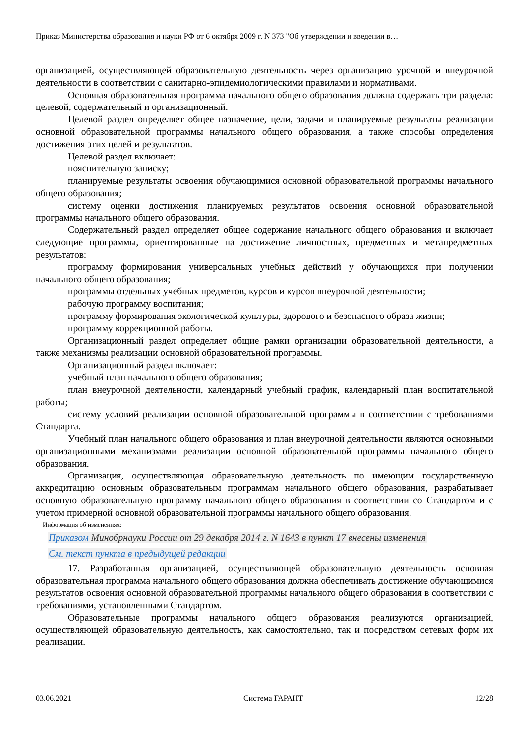Приказ Министерства образования и науки РФ от 6 октября 2009 г. N 373 "Об утверждении и введении в…
организацией, осуществляющей образовательную деятельность через организацию урочной и внеурочной деятельности в соответствии с санитарно-эпидемиологическими правилами и нормативами.
Основная образовательная программа начального общего образования должна содержать три раздела: целевой, содержательный и организационный.
Целевой раздел определяет общее назначение, цели, задачи и планируемые результаты реализации основной образовательной программы начального общего образования, а также способы определения достижения этих целей и результатов.
Целевой раздел включает:
пояснительную записку;
планируемые результаты освоения обучающимися основной образовательной программы начального общего образования;
систему оценки достижения планируемых результатов освоения основной образовательной программы начального общего образования.
Содержательный раздел определяет общее содержание начального общего образования и включает следующие программы, ориентированные на достижение личностных, предметных и метапредметных результатов:
программу формирования универсальных учебных действий у обучающихся при получении начального общего образования;
программы отдельных учебных предметов, курсов и курсов внеурочной деятельности;
рабочую программу воспитания;
программу формирования экологической культуры, здорового и безопасного образа жизни;
программу коррекционной работы.
Организационный раздел определяет общие рамки организации образовательной деятельности, а также механизмы реализации основной образовательной программы.
Организационный раздел включает:
учебный план начального общего образования;
план внеурочной деятельности, календарный учебный график, календарный план воспитательной работы;
систему условий реализации основной образовательной программы в соответствии с требованиями Стандарта.
Учебный план начального общего образования и план внеурочной деятельности являются основными организационными механизмами реализации основной образовательной программы начального общего образования.
Организация, осуществляющая образовательную деятельность по имеющим государственную аккредитацию основным образовательным программам начального общего образования, разрабатывает основную образовательную программу начального общего образования в соответствии со Стандартом и с учетом примерной основной образовательной программы начального общего образования.
Информация об изменениях:
Приказом Минобрнауки России от 29 декабря 2014 г. N 1643 в пункт 17 внесены изменения
См. текст пункта в предыдущей редакции
17. Разработанная организацией, осуществляющей образовательную деятельность основная образовательная программа начального общего образования должна обеспечивать достижение обучающимися результатов освоения основной образовательной программы начального общего образования в соответствии с требованиями, установленными Стандартом.
Образовательные программы начального общего образования реализуются организацией, осуществляющей образовательную деятельность, как самостоятельно, так и посредством сетевых форм их реализации.
03.06.2021 Система ГАРАНТ 12/28